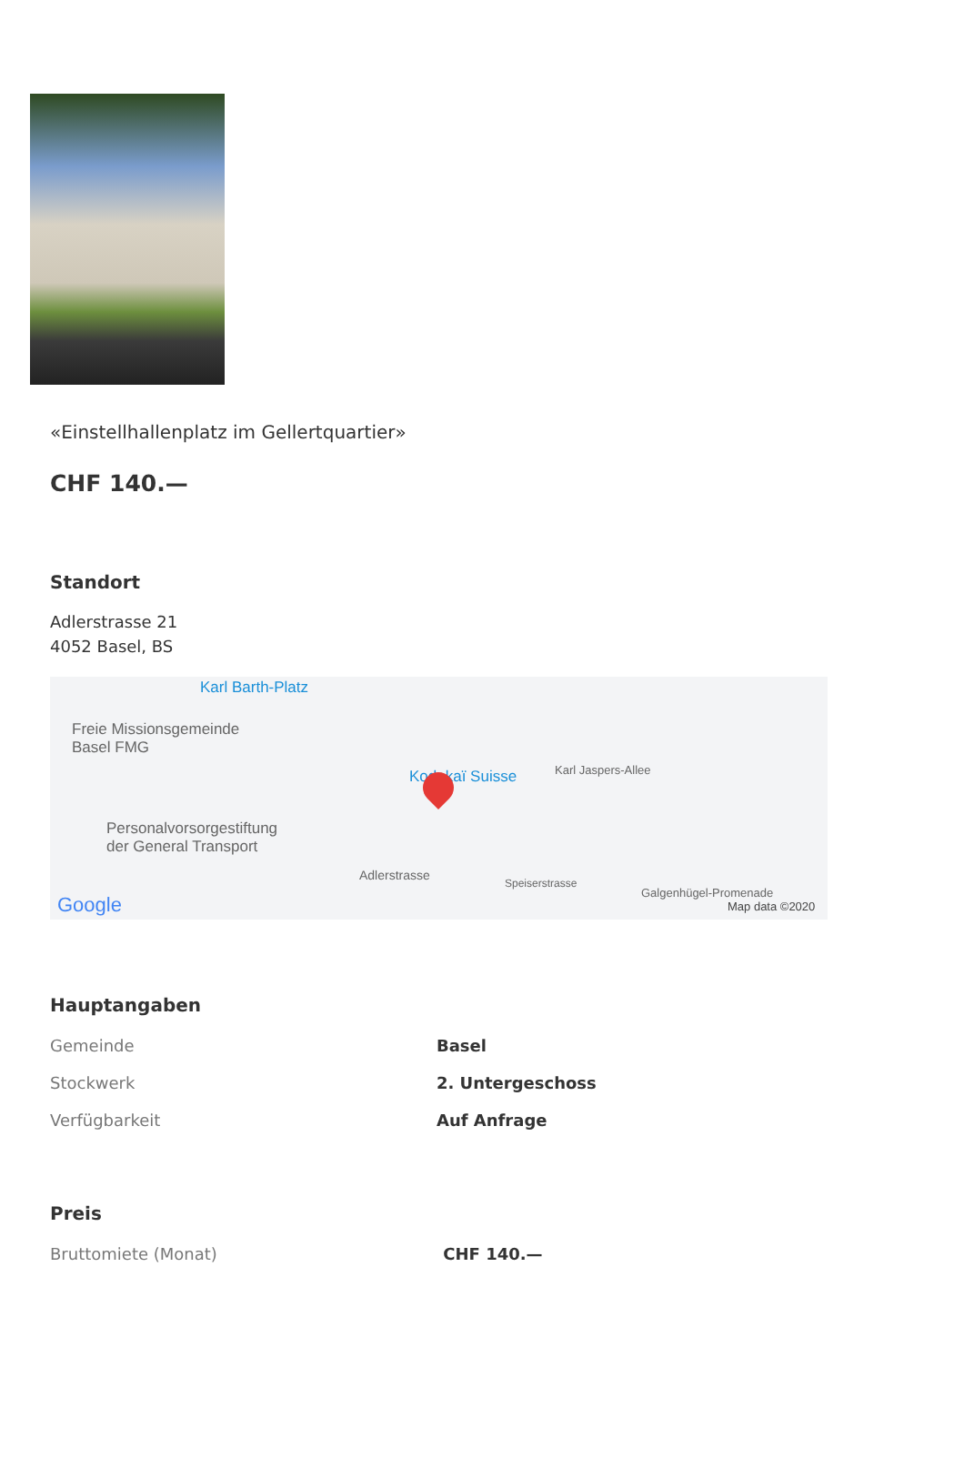«Einstellhallenplatz im Gellertquartier»
CHF 140.—
Standort
Adlerstrasse 21
4052 Basel, BS
Karl Barth-Platz
Freie Missionsgemeinde
Basel FMG
Kodokaï Suisse Karl Jaspers-Allee
Personalvorsorgestiftung
der General Transport
Adlerstrasse
Speiserstrasse
Galgenhügel-Promenade
Google Map data ©2020
Hauptangaben
| Gemeinde | Basel |
| Stockwerk | 2. Untergeschoss |
| Verfügbarkeit | Auf Anfrage |
Preis
| Bruttomiete (Monat) | CHF 140.— |